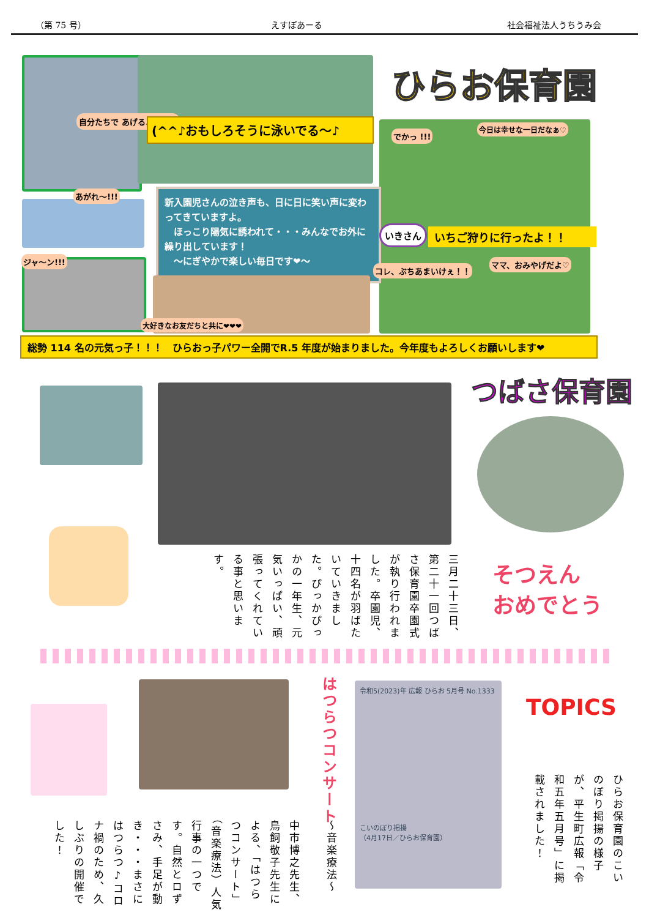（第 75 号） えすぽあーる 社会福祉法人うちうみ会
ひらお保育園
自分たちで あげるよ～！！ (^^♪おもしろそうに泳いでる～♪
でかっ !!!
今日は幸せな一日だなぁ♡
あがれ～!!!
新入園児さんの泣き声も、日に日に笑い声に変わってきていますよ。
　ほっこり陽気に誘われて・・・みんなでお外に繰り出しています！
　～にぎやかで楽しい毎日です❤～
いきさん いちご狩りに行ったよ！！
コレ、ぶちあまいけぇ！！
ママ、おみやげだよ♡
ジャ～ン!!!
大好きなお友だちと共に❤❤❤
総勢 114 名の元気っ子！！！　ひらおっ子パワー全開でR.5 年度が始まりました。今年度もよろしくお願いします❤
つばさ保育園
三月二十三日、第二十一回つばさ保育園卒園式が執り行われました。卒園児、十四名が羽ばたいていきました。ぴっかぴっかの一年生、元気いっぱい、頑張ってくれている事と思います。
そつえん
おめでとう
中市博之先生、鳥飼敬子先生による、「はつらつコンサート」（音楽療法）人気行事の一つです。自然とロずさみ、手足が動き・・・まさにはつらつ♪コロナ禍のため、久しぶりの開催でした！
はつらつコンサート
～音楽療法～
令和5(2023)年 広報 ひらお 5月号 No.1333
こいのぼり掲揚
（4月17日／ひらお保育園）
TOPICS
ひらお保育園のこいのぼり掲揚の様子が、平生町広報「令和五年五月号」に掲載されました！